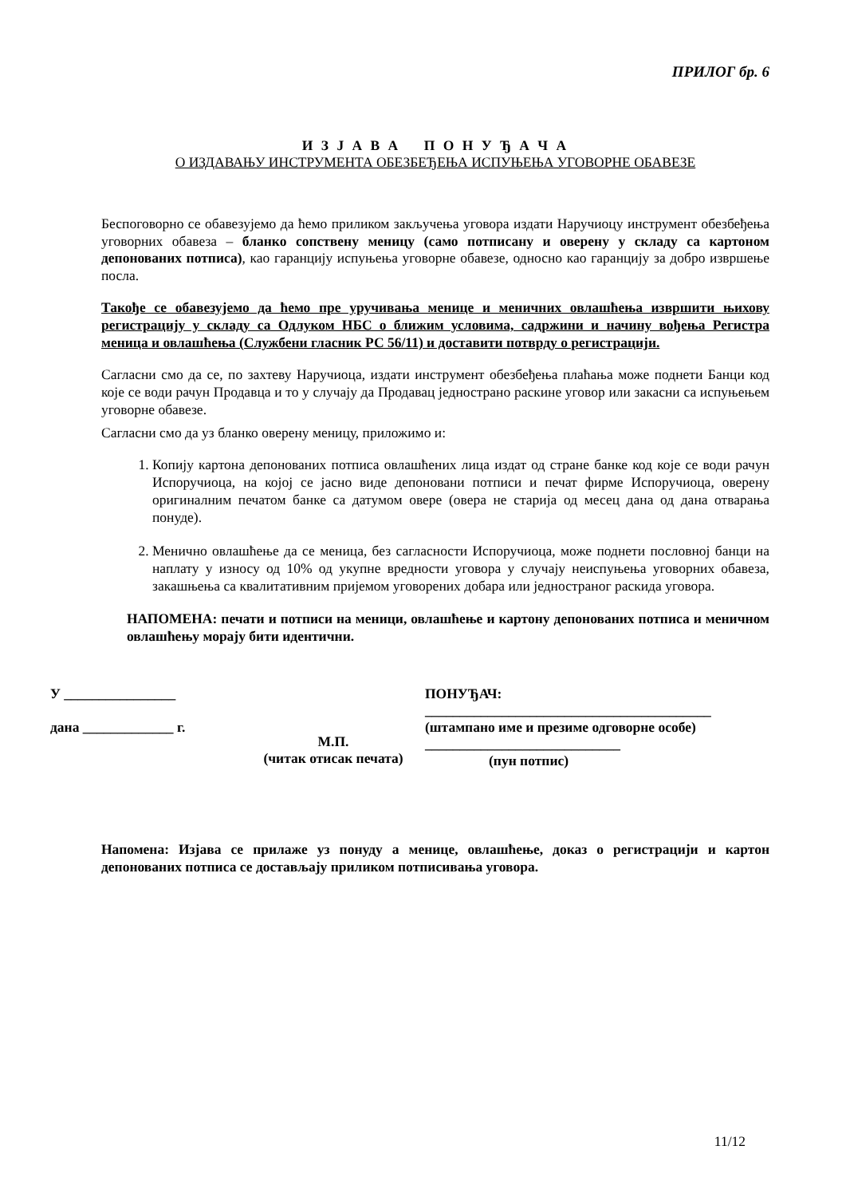ПРИЛОГ бр. 6
И З Ј А В А П О Н У Ђ А Ч А
О ИЗДАВАЊУ ИНСТРУМЕНТА ОБЕЗБЕЂЕЊА ИСПУЊЕЊА УГОВОРНЕ ОБАВЕЗЕ
Беспоговорно се обавезујемо да ћемо приликом закључења уговора издати Наручиоцу инструмент обезбеђења уговорних обавеза – бланко сопствену меницу (само потписану и оверену у складу са картоном депонованих потписа), као гаранцију испуњења уговорне обавезе, односно као гаранцију за добро извршење посла.
Такође се обавезујемо да ћемо пре уручивања менице и меничних овлашћења извршити њихову регистрацију у складу са Одлуком НБС о ближим условима, садржини и начину вођења Регистра меница и овлашћења (Службени гласник РС 56/11) и доставити потврду о регистрацији.
Сагласни смо да се, по захтеву Наручиоца, издати инструмент обезбеђења плаћања може поднети Банци код које се води рачун Продавца и то у случају да Продавац једнострано раскине уговор или закасни са испуњењем уговорне обавезе.
Сагласни смо да уз бланко оверену меницу, приложимо и:
1. Копију картона депонованих потписа овлашћених лица издат од стране банке код које се води рачун Испоручиоца, на којој се јасно виде депоновани потписи и печат фирме Испоручиоца, оверену оригиналним печатом банке са датумом овере (овера не старија од месец дана од дана отварања понуде).
2. Менично овлашћење да се меница, без сагласности Испоручиоца, може поднети пословној банци на наплату у износу од 10% од укупне вредности уговора у случају неиспуњења уговорних обавеза, закашњења са квалитативним пријемом уговорених добара или једностраног раскида уговора.
НАПОМЕНА: печати и потписи на меници, овлашћење и картону депонованих потписа и меничном овлашћењу морају бити идентични.
У ________________
дана _____________ г.
М.П.
(читак отисак печата)
ПОНУЂАЧ:
_________________________________________
(штампано име и презиме одговорне особе)
____________________________
(пун потпис)
Напомена: Изјава се прилаже уз понуду а менице, овлашћење, доказ о регистрацији и картон депонованих потписа се достављају приликом потписивања уговора.
11/12